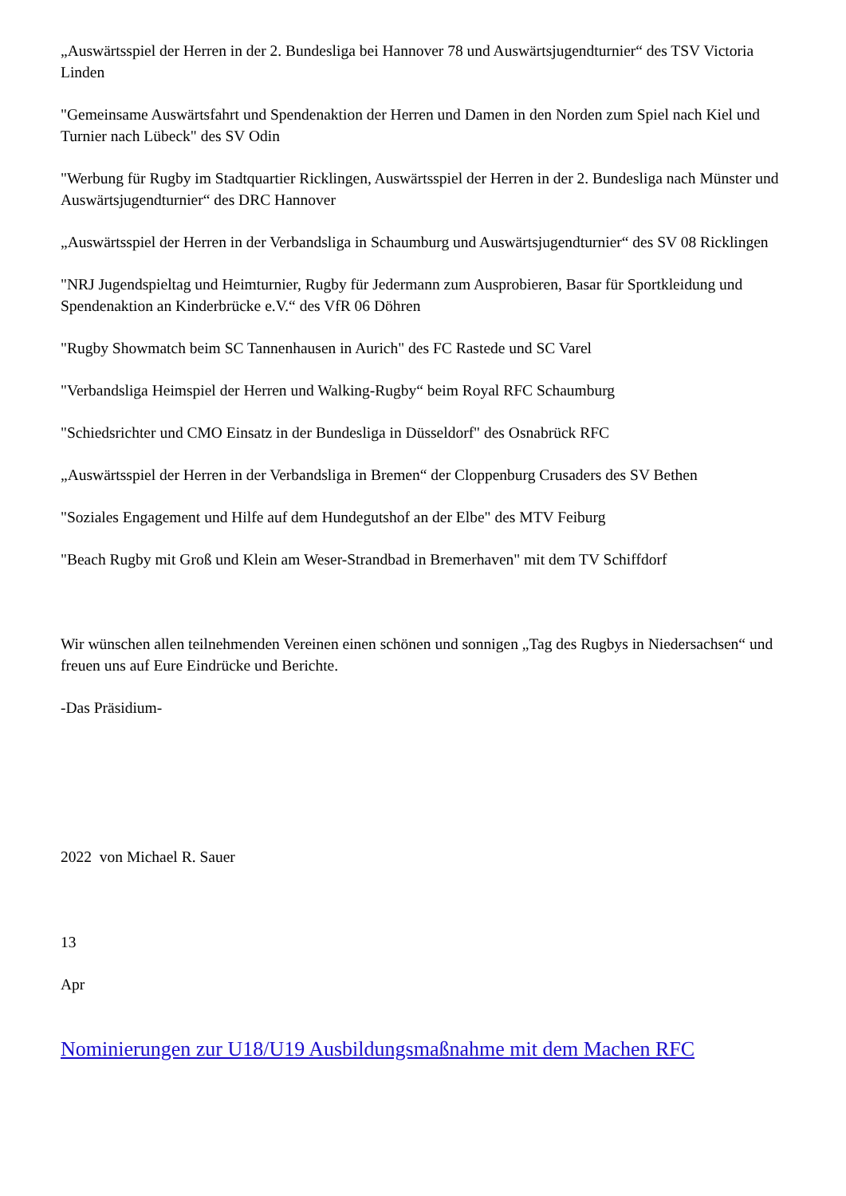„Auswärtsspiel der Herren in der 2. Bundesliga bei Hannover 78 und Auswärtsjugendturnier“ des TSV Victoria Linden
"Gemeinsame Auswärtsfahrt und Spendenaktion der Herren und Damen in den Norden zum Spiel nach Kiel und Turnier nach Lübeck" des SV Odin
"Werbung für Rugby im Stadtquartier Ricklingen, Auswärtsspiel der Herren in der 2. Bundesliga nach Münster und Auswärtsjugendturnier“ des DRC Hannover
„Auswärtsspiel der Herren in der Verbandsliga in Schaumburg und Auswärtsjugendturnier“ des SV 08 Ricklingen
"NRJ Jugendspieltag und Heimturnier, Rugby für Jedermann zum Ausprobieren, Basar für Sportkleidung und Spendenaktion an Kinderbrücke e.V.“ des VfR 06 Döhren
"Rugby Showmatch beim SC Tannenhausen in Aurich" des FC Rastede und SC Varel
"Verbandsliga Heimspiel der Herren und Walking-Rugby“ beim Royal RFC Schaumburg
"Schiedsrichter und CMO Einsatz in der Bundesliga in Düsseldorf" des Osnabrück RFC
„Auswärtsspiel der Herren in der Verbandsliga in Bremen“ der Cloppenburg Crusaders des SV Bethen
"Soziales Engagement und Hilfe auf dem Hundegutshof an der Elbe" des MTV Feiburg
"Beach Rugby mit Groß und Klein am Weser-Strandbad in Bremerhaven" mit dem TV Schiffdorf
Wir wünschen allen teilnehmenden Vereinen einen schönen und sonnigen „Tag des Rugbys in Niedersachsen“ und freuen uns auf Eure Eindrücke und Berichte.
-Das Präsidium-
2022 von Michael R. Sauer
13
Apr
Nominierungen zur U18/U19 Ausbildungsmaßnahme mit dem Machen RFC